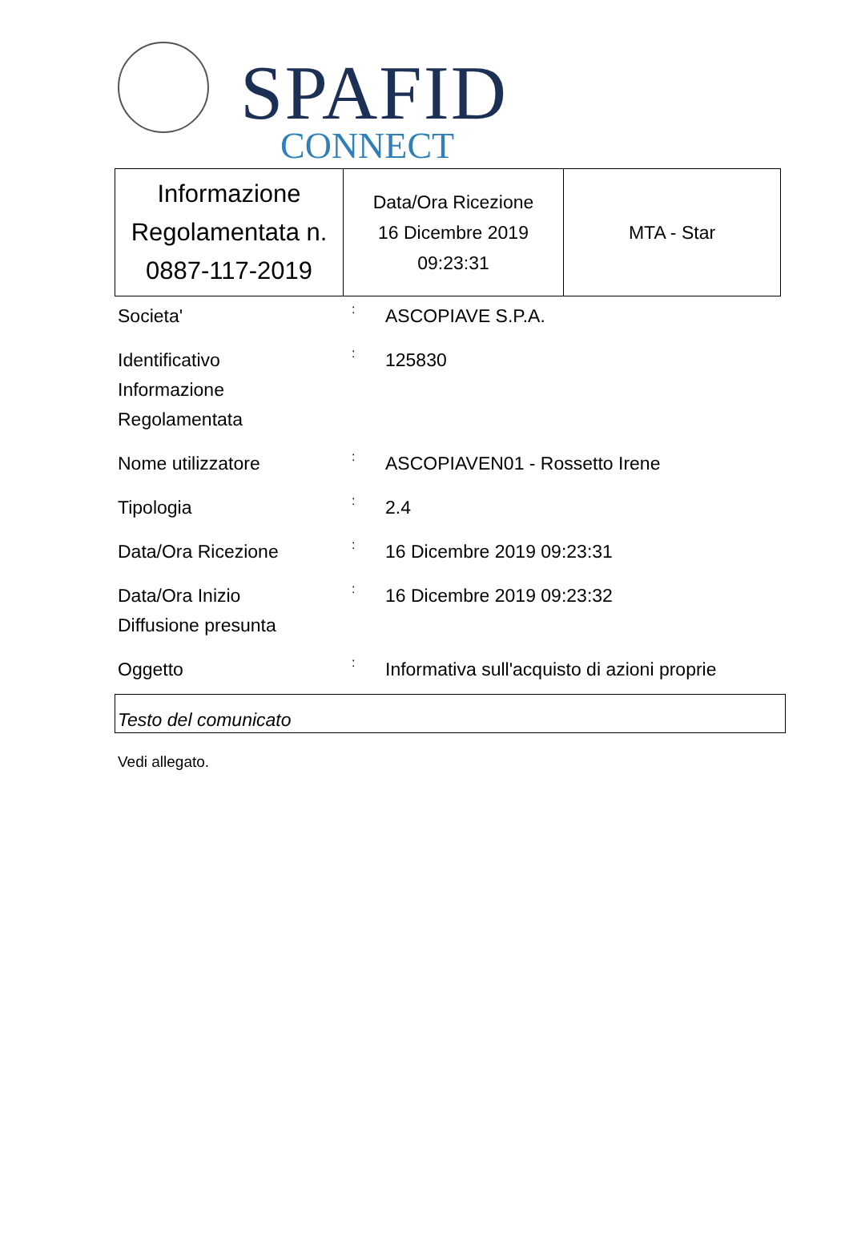SPAFID
CONNECT
| Informazione Regolamentata n. 0887-117-2019 | Data/Ora Ricezione 16 Dicembre 2019 09:23:31 | MTA - Star |
| Societa' | : | ASCOPIAVE S.P.A. |
| Identificativo Informazione Regolamentata | : | 125830 |
| Nome utilizzatore | : | ASCOPIAVEN01 - Rossetto Irene |
| Tipologia | : | 2.4 |
| Data/Ora Ricezione | : | 16 Dicembre 2019 09:23:31 |
| Data/Ora Inizio Diffusione presunta | : | 16 Dicembre 2019 09:23:32 |
| Oggetto | : | Informativa sull'acquisto di azioni proprie |
Testo del comunicato
Vedi allegato.